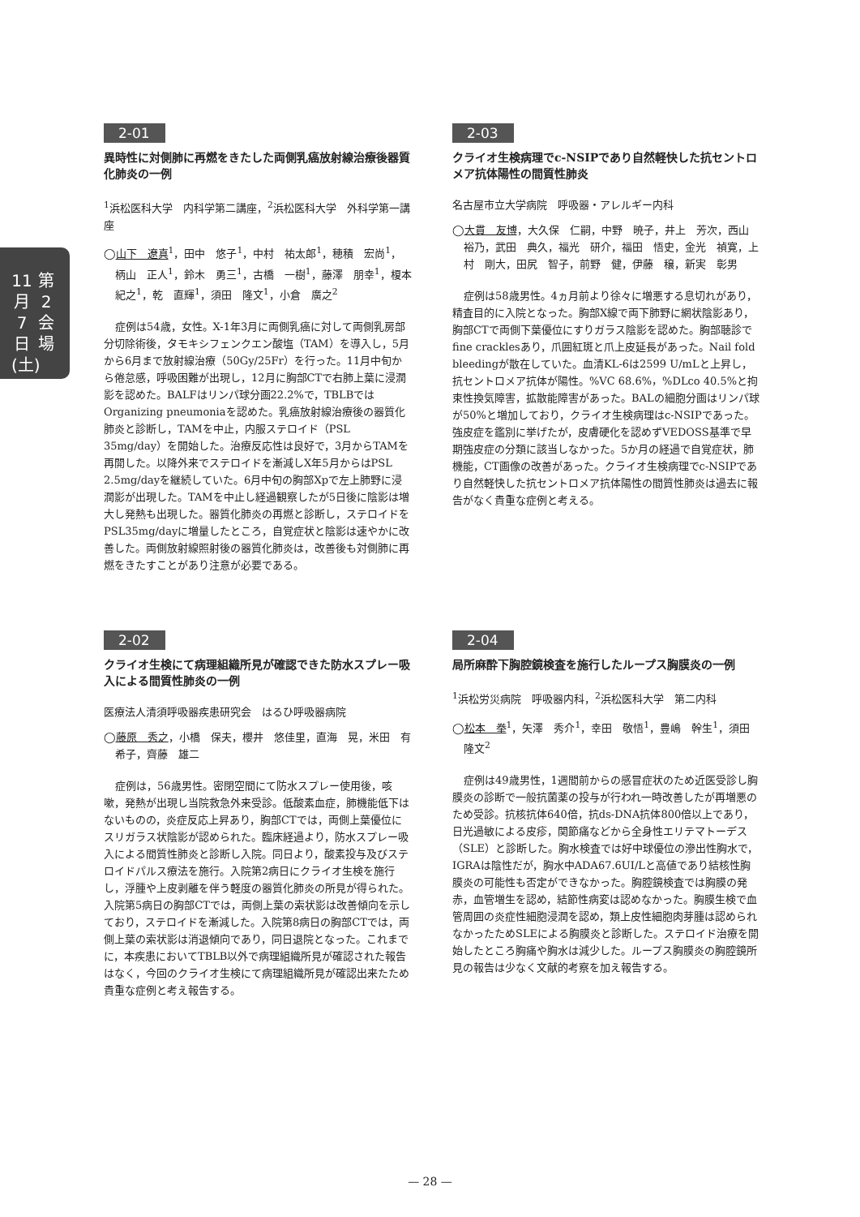11
月
7
日
(土)
第
2
会
場
2-01
異時性に対側肺に再燃をきたした両側乳癌放射線治療後器質化肺炎の一例
<sup>1</sup> 浜松医科大学　内科学第二講座，<sup>2</sup>浜松医科大学　外科学第一講座
◯山下　遼真<sup>1</sup>，田中　悠子<sup>1</sup>，中村　祐太郎<sup>1</sup>，穂積　宏尚<sup>1</sup>，柄山　正人<sup>1</sup>，鈴木　勇三<sup>1</sup>，古橋　一樹<sup>1</sup>，藤澤　朋幸<sup>1</sup>，榎本　紀之<sup>1</sup>，乾　直輝<sup>1</sup>，須田　隆文<sup>1</sup>，小倉　廣之<sup>2</sup>
症例は54歳，女性。X-1年3月に両側乳癌に対して両側乳房部分切除術後，タモキシフェンクエン酸塩（TAM）を導入し，5月から6月まで放射線治療（50Gy/25Fr）を行った。11月中旬から倦怠感，呼吸困難が出現し，12月に胸部CTで右肺上葉に浸潤影を認めた。BALFはリンパ球分画22.2%で，TBLBではOrganizing pneumoniaを認めた。乳癌放射線治療後の器質化肺炎と診断し，TAMを中止，内服ステロイド（PSL 35mg/day）を開始した。治療反応性は良好で，3月からTAMを再開した。以降外来でステロイドを漸減しX年5月からはPSL 2.5mg/dayを継続していた。6月中旬の胸部Xpで左上肺野に浸潤影が出現した。TAMを中止し経過観察したが5日後に陰影は増大し発熱も出現した。器質化肺炎の再燃と診断し，ステロイドをPSL35mg/dayに増量したところ，自覚症状と陰影は速やかに改善した。両側放射線照射後の器質化肺炎は，改善後も対側肺に再燃をきたすことがあり注意が必要である。
2-03
クライオ生検病理でc-NSIPであり自然軽快した抗セントロメア抗体陽性の間質性肺炎
名古屋市立大学病院　呼吸器・アレルギー内科
◯大貫　友博，大久保　仁嗣，中野　暁子，井上　芳次，西山　裕乃，武田　典久，福光　研介，福田　悟史，金光　禎寛，上村　剛大，田尻　智子，前野　健，伊藤　穣，新実　彰男
症例は58歳男性。4ヵ月前より徐々に増悪する息切れがあり，精査目的に入院となった。胸部X線で両下肺野に網状陰影あり，胸部CTで両側下葉優位にすりガラス陰影を認めた。胸部聴診でfine cracklesあり，爪囲紅斑と爪上皮延長があった。Nail fold bleedingが散在していた。血清KL-6は2599 U/mLと上昇し，抗セントロメア抗体が陽性。%VC 68.6%，%DLco 40.5%と拘束性換気障害，拡散能障害があった。BALの細胞分画はリンパ球が50%と増加しており，クライオ生検病理はc-NSIPであった。強皮症を鑑別に挙げたが，皮膚硬化を認めずVEDOSS基準で早期強皮症の分類に該当しなかった。5か月の経過で自覚症状，肺機能，CT画像の改善があった。クライオ生検病理でc-NSIPであり自然軽快した抗セントロメア抗体陽性の間質性肺炎は過去に報告がなく貴重な症例と考える。
2-02
クライオ生検にて病理組織所見が確認できた防水スプレー吸入による間質性肺炎の一例
医療法人清須呼吸器疾患研究会　はるひ呼吸器病院
◯藤原　秀之，小橋　保夫，櫻井　悠佳里，直海　晃，米田　有希子，齊藤　雄二
症例は，56歳男性。密閉空間にて防水スプレー使用後，咳嗽，発熱が出現し当院救急外来受診。低酸素血症，肺機能低下はないものの，炎症反応上昇あり，胸部CTでは，両側上葉優位にスリガラス状陰影が認められた。臨床経過より，防水スプレー吸入による間質性肺炎と診断し入院。同日より，酸素投与及びステロイドパルス療法を施行。入院第2病日にクライオ生検を施行し，浮腫や上皮剥離を伴う軽度の器質化肺炎の所見が得られた。入院第5病日の胸部CTでは，両側上葉の索状影は改善傾向を示しており，ステロイドを漸減した。入院第8病日の胸部CTでは，両側上葉の索状影は消退傾向であり，同日退院となった。これまでに，本疾患においてTBLB以外で病理組織所見が確認された報告はなく，今回のクライオ生検にて病理組織所見が確認出来たため貴重な症例と考え報告する。
2-04
局所麻酔下胸腔鏡検査を施行したループス胸膜炎の一例
<sup>1</sup> 浜松労災病院　呼吸器内科，<sup>2</sup>浜松医科大学　第二内科
◯松本　拳<sup>1</sup>，矢澤　秀介<sup>1</sup>，幸田　敬悟<sup>1</sup>，豊嶋　幹生<sup>1</sup>，須田　隆文<sup>2</sup>
症例は49歳男性，1週間前からの感冒症状のため近医受診し胸膜炎の診断で一般抗菌薬の投与が行われ一時改善したが再増悪のため受診。抗核抗体640倍，抗ds-DNA抗体800倍以上であり，日光過敏による皮疹，関節痛などから全身性エリテマトーデス（SLE）と診断した。胸水検査では好中球優位の滲出性胸水で，IGRAは陰性だが，胸水中ADA67.6UI/Lと高値であり結核性胸膜炎の可能性も否定ができなかった。胸腔鏡検査では胸膜の発赤，血管増生を認め，結節性病変は認めなかった。胸膜生検で血管周囲の炎症性細胞浸潤を認め，類上皮性細胞肉芽腫は認められなかったためSLEによる胸膜炎と診断した。ステロイド治療を開始したところ胸痛や胸水は減少した。ループス胸膜炎の胸腔鏡所見の報告は少なく文献的考察を加え報告する。
— 28 —